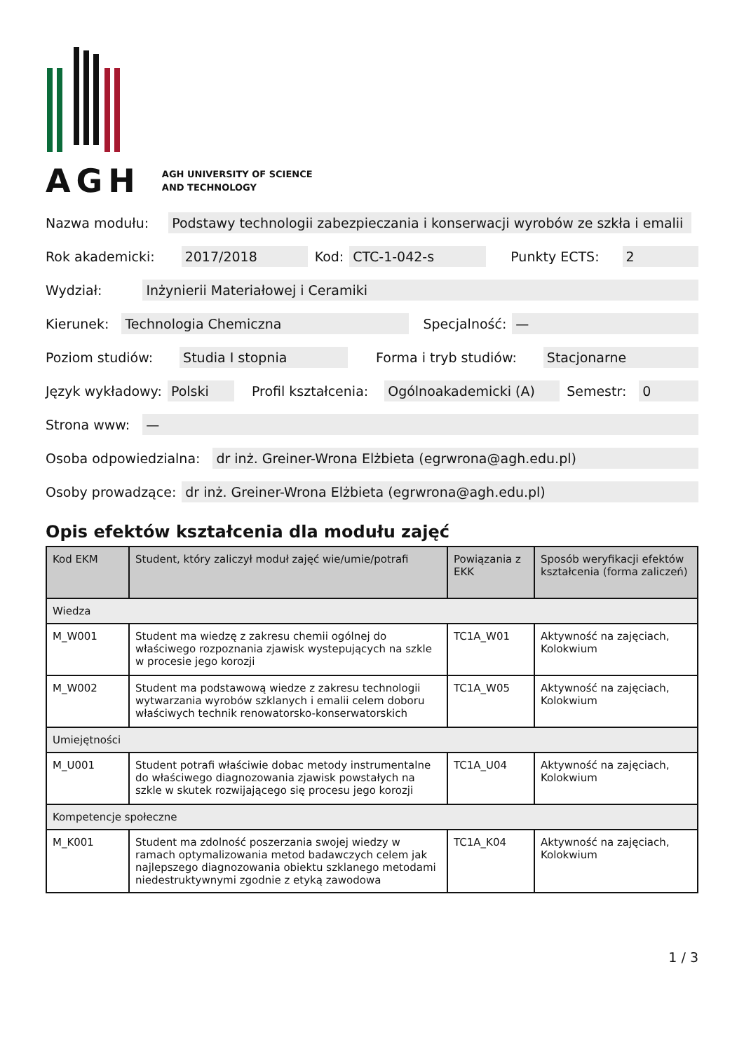AGH
AGH UNIVERSITY OF SCIENCE
AND TECHNOLOGY
Nazwa modułu: Podstawy technologii zabezpieczania i konserwacji wyrobów ze szkła i emalii
Rok akademicki: 2017/2018 Kod: CTC-1-042-s Punkty ECTS: 2
Wydział: Inżynierii Materiałowej i Ceramiki
Kierunek: Technologia Chemiczna Specjalność: —
Poziom studiów: Studia I stopnia Forma i tryb studiów: Stacjonarne
Język wykładowy: Polski Profil kształcenia: Ogólnoakademicki (A) Semestr: 0
Strona www: —
Osoba odpowiedzialna: dr inż. Greiner-Wrona Elżbieta (egrwrona@agh.edu.pl)
Osoby prowadzące: dr inż. Greiner-Wrona Elżbieta (egrwrona@agh.edu.pl)
Opis efektów kształcenia dla modułu zajęć
| Kod EKM | Student, który zaliczył moduł zajęć wie/umie/potrafi | Powiązania z EKK | Sposób weryfikacji efektów kształcenia (forma zaliczeń) |
| --- | --- | --- | --- |
| Wiedza | | | |
| M_W001 | Student ma wiedzę z zakresu chemii ogólnej do właściwego rozpoznania zjawisk wystepujących na szkle w procesie jego korozji | TC1A_W01 | Aktywność na zajęciach, Kolokwium |
| M_W002 | Student ma podstawową wiedze z zakresu technologii wytwarzania wyrobów szklanych i emalii celem doboru właściwych technik renowatorsko-konserwatorskich | TC1A_W05 | Aktywność na zajęciach, Kolokwium |
| Umiejętności | | | |
| M_U001 | Student potrafi właściwie dobac metody instrumentalne do właściwego diagnozowania zjawisk powstałych na szkle w skutek rozwijającego się procesu jego korozji | TC1A_U04 | Aktywność na zajęciach, Kolokwium |
| Kompetencje społeczne | | | |
| M_K001 | Student ma zdolność poszerzania swojej wiedzy w ramach optymalizowania metod badawczych celem jak najlepszego diagnozowania obiektu szklanego metodami niedestruktywnymi zgodnie z etyką zawodowa | TC1A_K04 | Aktywność na zajęciach, Kolokwium |
1 / 3